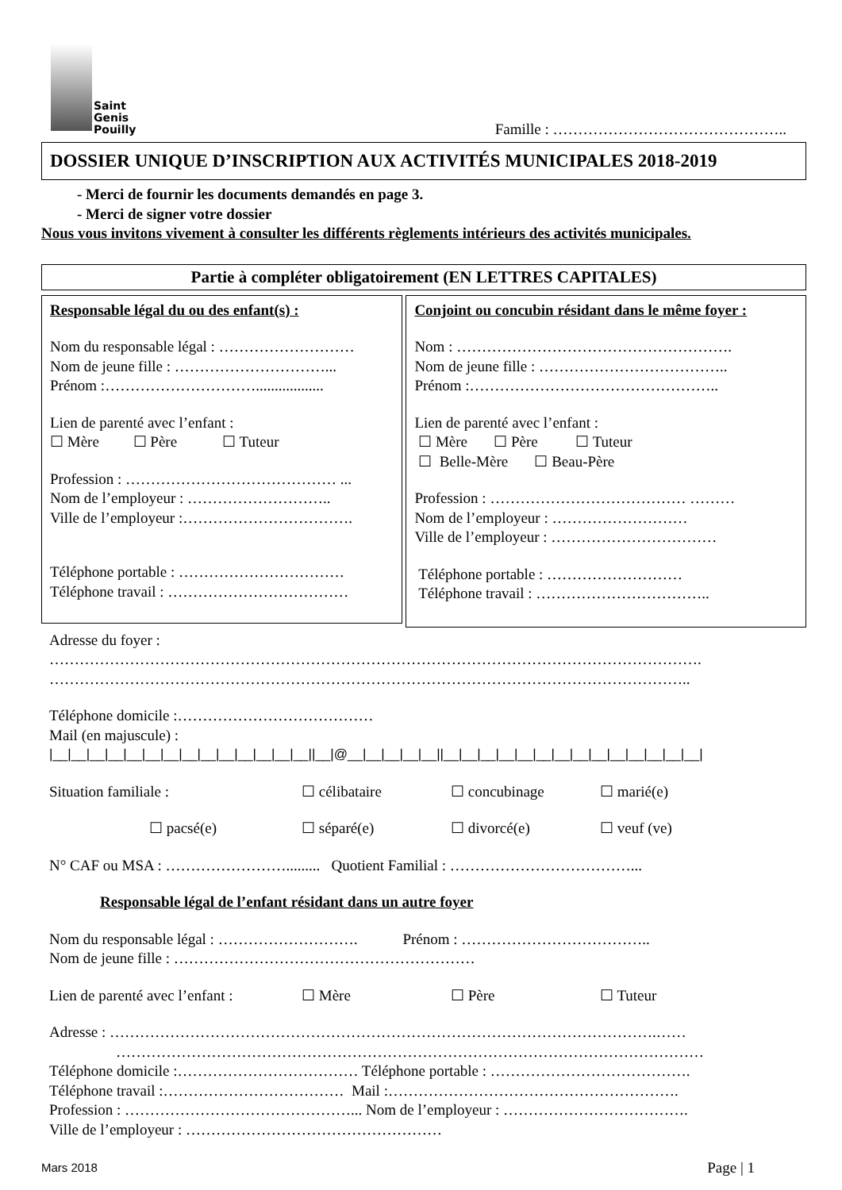Saint
Genis
Pouilly
Famille : ………………………………………..
DOSSIER UNIQUE D’INSCRIPTION AUX ACTIVITÉS MUNICIPALES 2018-2019
- Merci de fournir les documents demandés en page 3.
- Merci de signer votre dossier
Nous vous invitons vivement à consulter les différents règlements intérieurs des activités municipales.
Partie à compléter obligatoirement (EN LETTRES CAPITALES)
Responsable légal du ou des enfant(s) :
Nom du responsable légal : ………………………
Nom de jeune fille : …………………………...
Prénom :…………………………..................
Lien de parenté avec l’enfant :
☐ Mère ☐ Père ☐ Tuteur
Profession : …………………………………… ...
Nom de l’employeur : ………………………..
Ville de l’employeur :…………………………….
Téléphone portable : ……………………………
Téléphone travail : ………………………………
Conjoint ou concubin résidant dans le même foyer :
Nom : ……………………………………………….
Nom de jeune fille : ………………………………..
Prénom :…………………………………………..
Lien de parenté avec l’enfant :
☐ Mère ☐ Père ☐ Tuteur
☐ Belle-Mère ☐ Beau-Père
Profession : ………………………………… ………
Nom de l’employeur : ………………………
Ville de l’employeur : ……………………………
Téléphone portable : ………………………
Téléphone travail : ……………………………..
Adresse du foyer :
………………………………………………………………………………………………………………….
………………………………………………………………………………………………………………..
Téléphone domicile :…………………………………
Mail (en majuscule) :
|__|__|__|__|__|__|__|__|__|__|__|__|__|__||__|@__|__|__|__|__||__|__|__|__|__|__|__|__|__|__|__|__|__|__|
Situation familiale : ☐ célibataire ☐ concubinage ☐ marié(e)
☐ pacsé(e) ☐ séparé(e) ☐ divorcé(e) ☐ veuf (ve)
N° CAF ou MSA : ……………………......... Quotient Familial : ………………………………...
Responsable légal de l’enfant résidant dans un autre foyer
Nom du responsable légal : ………………………. Prénom : ………………………………..
Nom de jeune fille : ……………………………………………………
Lien de parenté avec l’enfant :
☐ Mère ☐ Père ☐ Tuteur
Adresse : ……………………………………………………………………………………………….……
………………………………………………………………………………………………………
Téléphone domicile :……………………………… Téléphone portable : ………………………………….
Téléphone travail :……………………………… Mail :………………………………………………….
Profession : ………………………………………... Nom de l’employeur : ……………………………….
Ville de l’employeur : ……………………………………………
Mars 2018
Page | 1